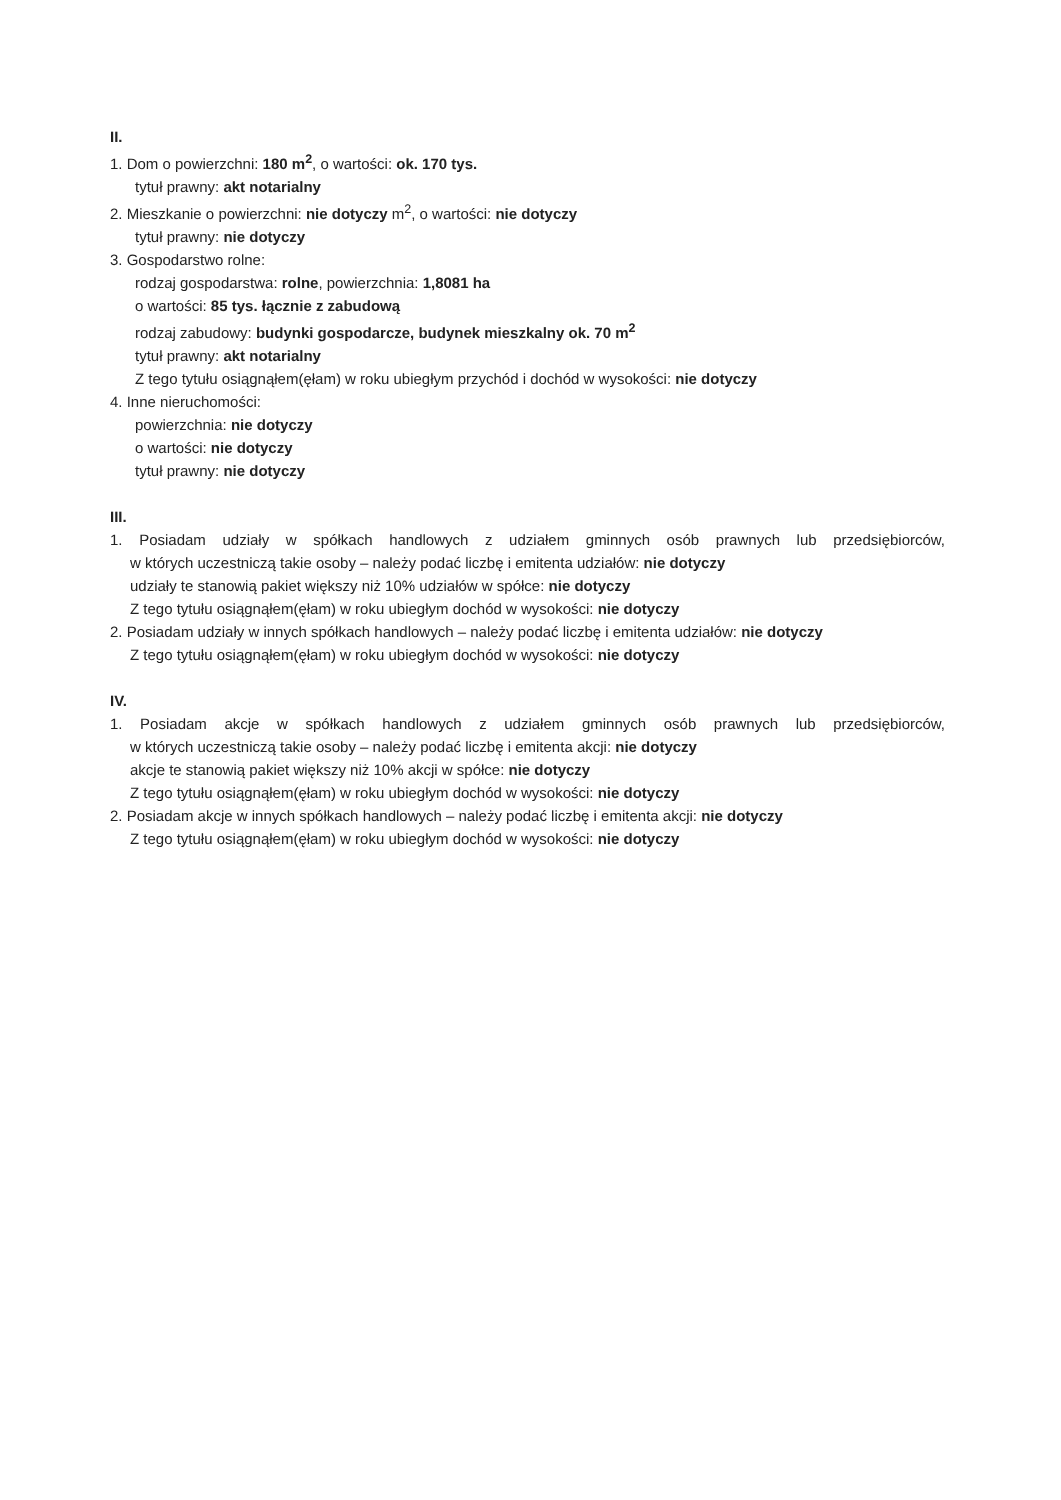II.
1. Dom o powierzchni: 180 m<sup>2</sup>, o wartości: ok. 170 tys.
tytuł prawny: akt notarialny
2. Mieszkanie o powierzchni: nie dotyczy m<sup>2</sup>, o wartości: nie dotyczy
tytuł prawny: nie dotyczy
3. Gospodarstwo rolne:
rodzaj gospodarstwa: rolne, powierzchnia: 1,8081 ha
o wartości: 85 tys. łącznie z zabudową
rodzaj zabudowy: budynki gospodarcze, budynek mieszkalny ok. 70 m<sup>2</sup>
tytuł prawny: akt notarialny
Z tego tytułu osiągnąłem(ęłam) w roku ubiegłym przychód i dochód w wysokości: nie dotyczy
4. Inne nieruchomości:
powierzchnia: nie dotyczy
o wartości: nie dotyczy
tytuł prawny: nie dotyczy
III.
1. Posiadam udziały w spółkach handlowych z udziałem gminnych osób prawnych lub przedsiębiorców,
w których uczestniczą takie osoby – należy podać liczbę i emitenta udziałów: nie dotyczy
udziały te stanowią pakiet większy niż 10% udziałów w spółce: nie dotyczy
Z tego tytułu osiągnąłem(ęłam) w roku ubiegłym dochód w wysokości: nie dotyczy
2. Posiadam udziały w innych spółkach handlowych – należy podać liczbę i emitenta udziałów: nie dotyczy
Z tego tytułu osiągnąłem(ęłam) w roku ubiegłym dochód w wysokości: nie dotyczy
IV.
1. Posiadam akcje w spółkach handlowych z udziałem gminnych osób prawnych lub przedsiębiorców,
w których uczestniczą takie osoby – należy podać liczbę i emitenta akcji: nie dotyczy
akcje te stanowią pakiet większy niż 10% akcji w spółce: nie dotyczy
Z tego tytułu osiągnąłem(ęłam) w roku ubiegłym dochód w wysokości: nie dotyczy
2. Posiadam akcje w innych spółkach handlowych – należy podać liczbę i emitenta akcji: nie dotyczy
Z tego tytułu osiągnąłem(ęłam) w roku ubiegłym dochód w wysokości: nie dotyczy